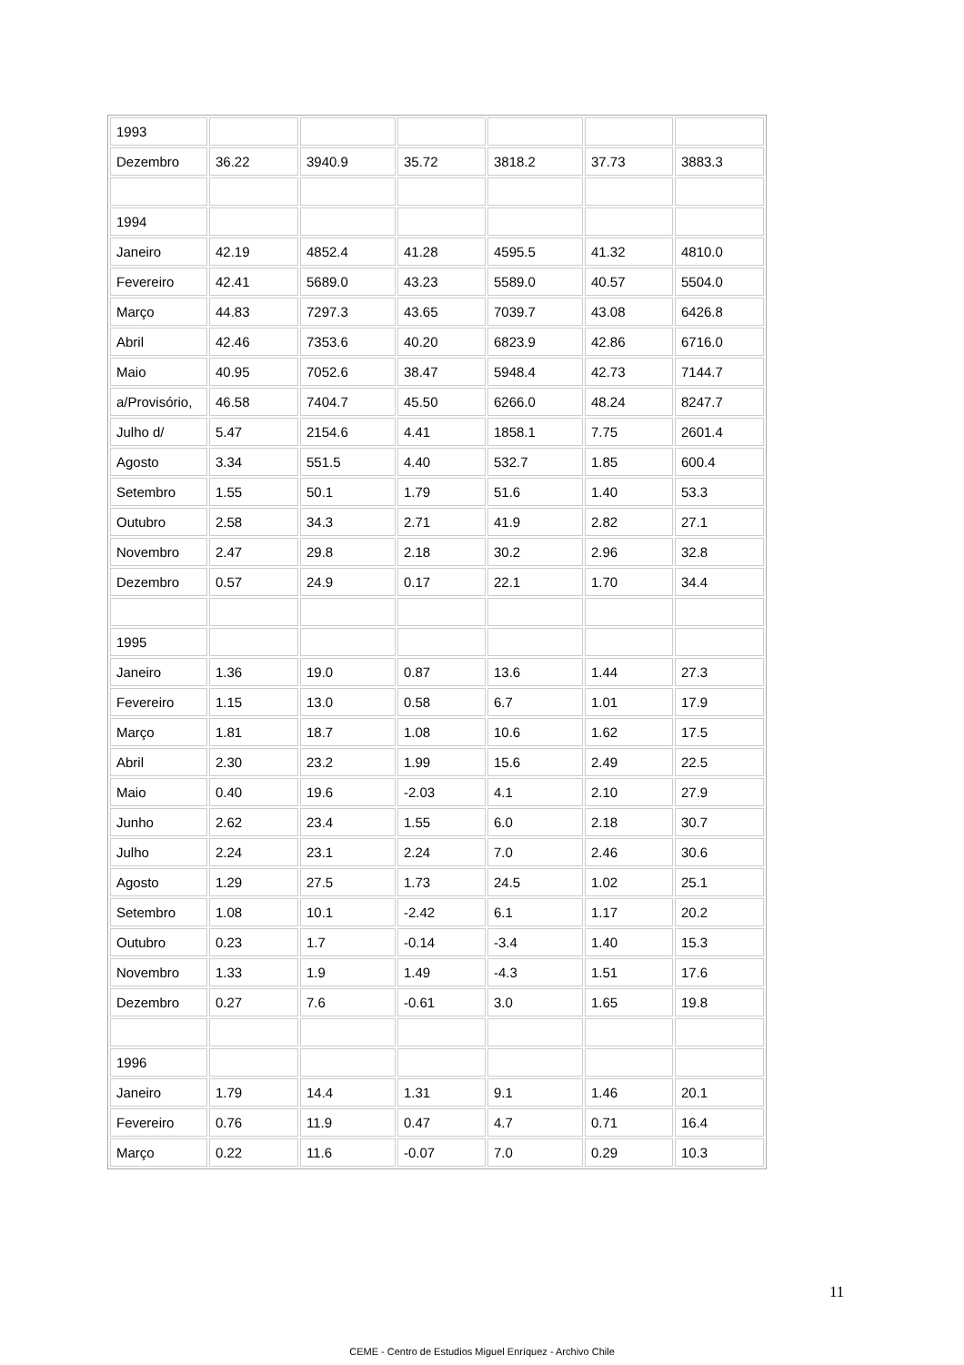| 1993 | | | | | | |
| Dezembro | 36.22 | 3940.9 | 35.72 | 3818.2 | 37.73 | 3883.3 |
| 1994 | | | | | | |
| Janeiro | 42.19 | 4852.4 | 41.28 | 4595.5 | 41.32 | 4810.0 |
| Fevereiro | 42.41 | 5689.0 | 43.23 | 5589.0 | 40.57 | 5504.0 |
| Março | 44.83 | 7297.3 | 43.65 | 7039.7 | 43.08 | 6426.8 |
| Abril | 42.46 | 7353.6 | 40.20 | 6823.9 | 42.86 | 6716.0 |
| Maio | 40.95 | 7052.6 | 38.47 | 5948.4 | 42.73 | 7144.7 |
| a/Provisório, | 46.58 | 7404.7 | 45.50 | 6266.0 | 48.24 | 8247.7 |
| Julho d/ | 5.47 | 2154.6 | 4.41 | 1858.1 | 7.75 | 2601.4 |
| Agosto | 3.34 | 551.5 | 4.40 | 532.7 | 1.85 | 600.4 |
| Setembro | 1.55 | 50.1 | 1.79 | 51.6 | 1.40 | 53.3 |
| Outubro | 2.58 | 34.3 | 2.71 | 41.9 | 2.82 | 27.1 |
| Novembro | 2.47 | 29.8 | 2.18 | 30.2 | 2.96 | 32.8 |
| Dezembro | 0.57 | 24.9 | 0.17 | 22.1 | 1.70 | 34.4 |
| 1995 | | | | | | |
| Janeiro | 1.36 | 19.0 | 0.87 | 13.6 | 1.44 | 27.3 |
| Fevereiro | 1.15 | 13.0 | 0.58 | 6.7 | 1.01 | 17.9 |
| Março | 1.81 | 18.7 | 1.08 | 10.6 | 1.62 | 17.5 |
| Abril | 2.30 | 23.2 | 1.99 | 15.6 | 2.49 | 22.5 |
| Maio | 0.40 | 19.6 | -2.03 | 4.1 | 2.10 | 27.9 |
| Junho | 2.62 | 23.4 | 1.55 | 6.0 | 2.18 | 30.7 |
| Julho | 2.24 | 23.1 | 2.24 | 7.0 | 2.46 | 30.6 |
| Agosto | 1.29 | 27.5 | 1.73 | 24.5 | 1.02 | 25.1 |
| Setembro | 1.08 | 10.1 | -2.42 | 6.1 | 1.17 | 20.2 |
| Outubro | 0.23 | 1.7 | -0.14 | -3.4 | 1.40 | 15.3 |
| Novembro | 1.33 | 1.9 | 1.49 | -4.3 | 1.51 | 17.6 |
| Dezembro | 0.27 | 7.6 | -0.61 | 3.0 | 1.65 | 19.8 |
| 1996 | | | | | | |
| Janeiro | 1.79 | 14.4 | 1.31 | 9.1 | 1.46 | 20.1 |
| Fevereiro | 0.76 | 11.9 | 0.47 | 4.7 | 0.71 | 16.4 |
| Março | 0.22 | 11.6 | -0.07 | 7.0 | 0.29 | 10.3 |
11
CEME - Centro de Estudios Miguel Enríquez - Archivo Chile